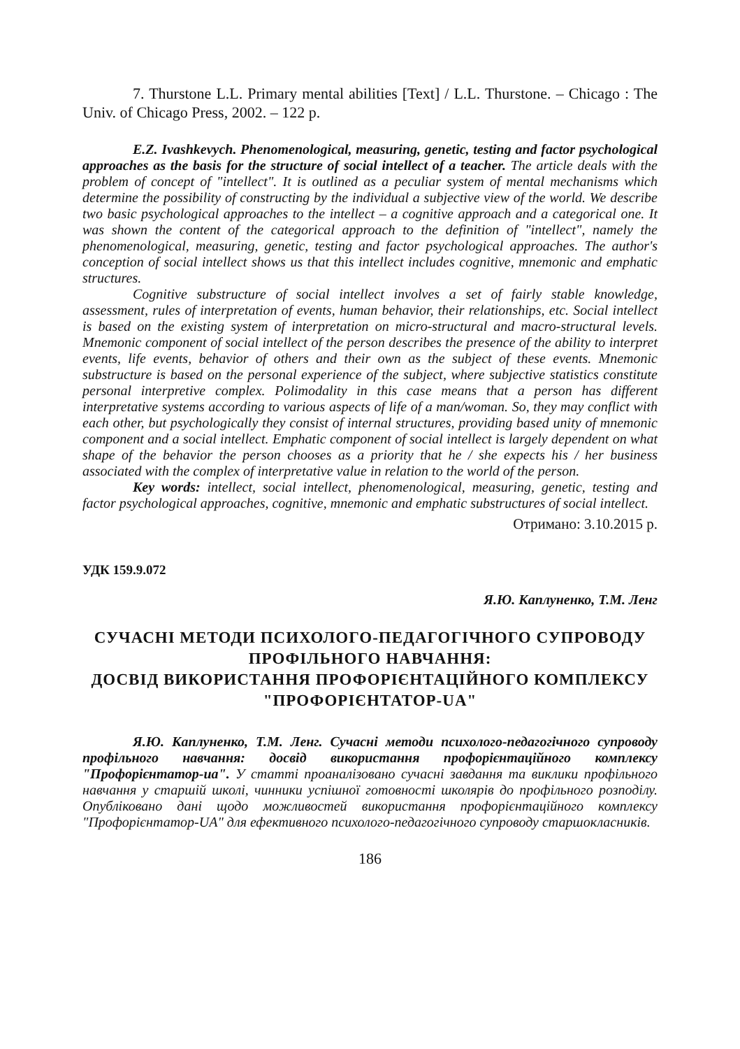7. Thurstone L.L. Primary mental abilities [Text] / L.L. Thurstone. – Chicago : The Univ. of Chicago Press, 2002. – 122 p.
E.Z. Ivashkevych. Phenomenological, measuring, genetic, testing and factor psychological approaches as the basis for the structure of social intellect of a teacher. The article deals with the problem of concept of "intellect". It is outlined as a peculiar system of mental mechanisms which determine the possibility of constructing by the individual a subjective view of the world. We describe two basic psychological approaches to the intellect – a cognitive approach and a categorical one. It was shown the content of the categorical approach to the definition of "intellect", namely the phenomenological, measuring, genetic, testing and factor psychological approaches. The author's conception of social intellect shows us that this intellect includes cognitive, mnemonic and emphatic structures.
Cognitive substructure of social intellect involves a set of fairly stable knowledge, assessment, rules of interpretation of events, human behavior, their relationships, etc. Social intellect is based on the existing system of interpretation on micro-structural and macro-structural levels. Mnemonic component of social intellect of the person describes the presence of the ability to interpret events, life events, behavior of others and their own as the subject of these events. Mnemonic substructure is based on the personal experience of the subject, where subjective statistics constitute personal interpretive complex. Polimodality in this case means that a person has different interpretative systems according to various aspects of life of a man/woman. So, they may conflict with each other, but psychologically they consist of internal structures, providing based unity of mnemonic component and a social intellect. Emphatic component of social intellect is largely dependent on what shape of the behavior the person chooses as a priority that he / she expects his / her business associated with the complex of interpretative value in relation to the world of the person.
Key words: intellect, social intellect, phenomenological, measuring, genetic, testing and factor psychological approaches, cognitive, mnemonic and emphatic substructures of social intellect.
Отримано: 3.10.2015 р.
УДК 159.9.072
Я.Ю. Каплуненко, Т.М. Ленг
СУЧАСНІ МЕТОДИ ПСИХОЛОГО-ПЕДАГОГІЧНОГО СУПРОВОДУ ПРОФІЛЬНОГО НАВЧАННЯ:
ДОСВІД ВИКОРИСТАННЯ ПРОФОРІЄНТАЦІЙНОГО КОМПЛЕКСУ "ПРОФОРІЄНТАТОР-UA"
Я.Ю. Каплуненко, Т.М. Ленг. Сучасні методи психолого-педагогічного супроводу профільного навчання: досвід використання профорієнтаційного комплексу "Профорієнтатор-ua". У статті проаналізовано сучасні завдання та виклики профільного навчання у старшій школі, чинники успішної готовності школярів до профільного розподілу. Опубліковано дані щодо можливостей використання профорієнтаційного комплексу "Профорієнтатор-UA" для ефективного психолого-педагогічного супроводу старшокласників.
186